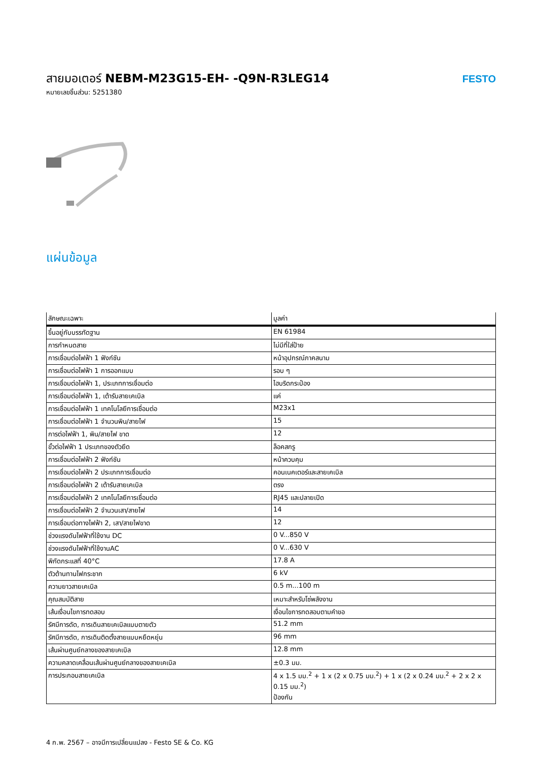สายมอเตอร์ NEBM-M23G15-EH- -Q9N-R3LEG14
หมายเลขชิ้นส่วน: 5251380
FESTO
แผ่นข้อมูล
| ลักษณะเฉพาะ | มูลค่า |
| --- | --- |
| ขึ้นอยู่กับบรรทัดฐาน | EN 61984 |
| การกำหนดสาย | ไม่มีที่ใส่ป้าย |
| การเชื่อมต่อไฟฟ้า 1 ฟังก์ชัน | หน้าอุปกรณ์ภาคสนาม |
| การเชื่อมต่อไฟฟ้า 1 การออกแบบ | รอบ ๆ |
| การเชื่อมต่อไฟฟ้า 1, ประเภทการเชื่อมต่อ | ไฮบริดกระป๋อง |
| การเชื่อมต่อไฟฟ้า 1, เต้ารับสายเคเบิล | แค่ |
| การเชื่อมต่อไฟฟ้า 1 เทคโนโลยีการเชื่อมต่อ | M23x1 |
| การเชื่อมต่อไฟฟ้า 1 จำนวนพิน/สายไฟ | 15 |
| การต่อไฟฟ้า 1, พิน/สายไฟ ขาด | 12 |
| ขั้วต่อไฟฟ้า 1 ประเภทของตัวยึด | ล็อคสกรู |
| การเชื่อมต่อไฟฟ้า 2 ฟังก์ชัน | หน้าควบคุม |
| การเชื่อมต่อไฟฟ้า 2 ประเภทการเชื่อมต่อ | คอนเนคเตอร์และสายเคเบิล |
| การเชื่อมต่อไฟฟ้า 2 เต้ารับสายเคเบิล | ตรง |
| การเชื่อมต่อไฟฟ้า 2 เทคโนโลยีการเชื่อมต่อ | RJ45 และปลายเปิด |
| การเชื่อมต่อไฟฟ้า 2 จำนวนเสา/สายไฟ | 14 |
| การเชื่อมต่อทางไฟฟ้า 2, เสา/สายไฟขาด | 12 |
| ช่วงแรงดันไฟฟ้าที่ใช้งาน DC | 0 V...850 V |
| ช่วงแรงดันไฟฟ้าที่ใช้งานAC | 0 V...630 V |
| พิกัดกระแสที่ 40°C | 17.8 A |
| ตัวต้านทานไฟกระชาก | 6 kV |
| ความยาวสายเคเบิล | 0.5 m...100 m |
| คุณสมบัติสาย | เหมาะสำหรับโซ่พลังงาน |
| เส้นเงื่อนไขการทดสอบ | เงื่อนไขการทดสอบตามคำขอ |
| รัศมีการดัด, การเดินสายเคเบิลแบบตายตัว | 51.2 mm |
| รัศมีการดัด, การเดินติดตั้งสายแบบหยืดหยุ่น | 96 mm |
| เส้นผ่านศูนย์กลางของสายเคเบิล | 12.8 mm |
| ความคลาดเคลื่อนเส้นผ่านศูนย์กลางของสายเคเบิล | ±0.3 มม. |
| การประกอบสายเคเบิล | 4 x 1.5 มม.<sup>2</sup> + 1 x (2 x 0.75 มม.<sup>2</sup>) + 1 x (2 x 0.24 มม.<sup>2</sup> + 2 x 2 x 0.15 มม.<sup>2</sup>) ป้องกัน |
4 ก.พ. 2567 – อาจมีการเปลี่ยนแปลง - Festo SE & Co. KG